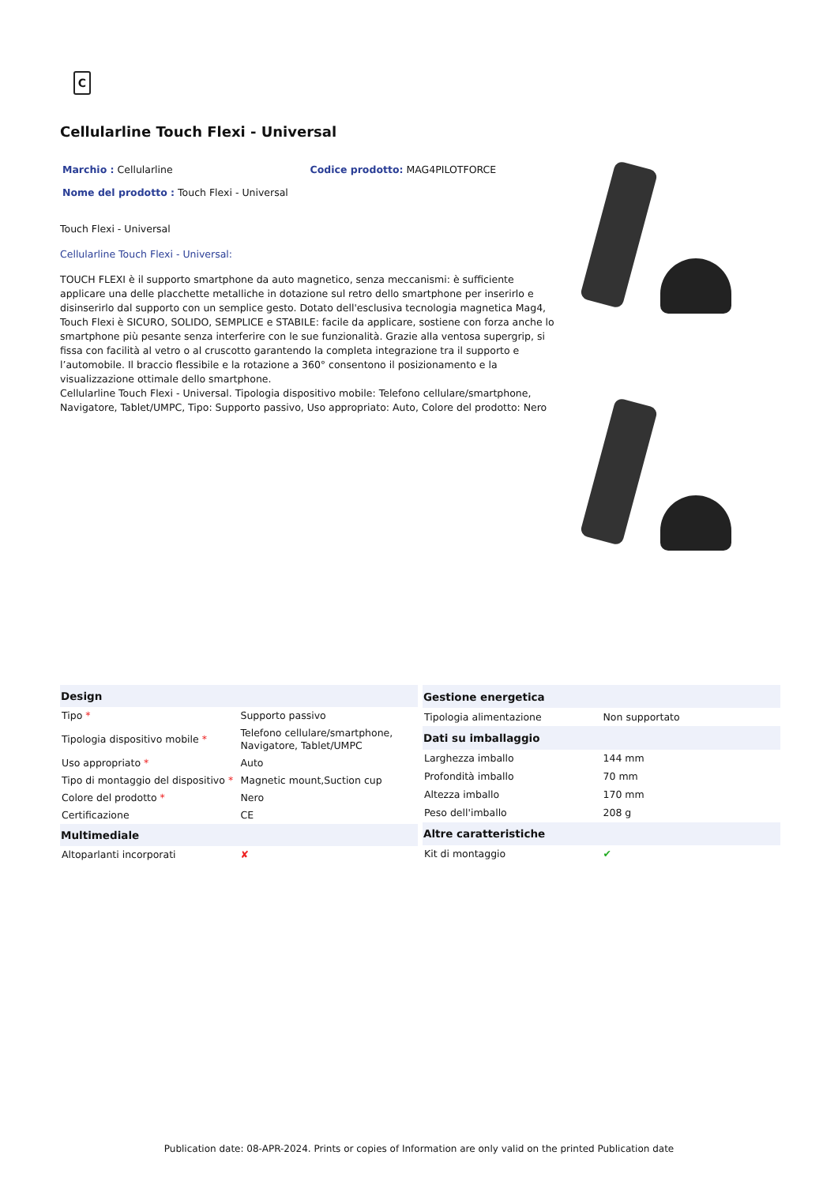C
Cellularline Touch Flexi - Universal
Marchio : Cellularline Codice prodotto: MAG4PILOTFORCE
Nome del prodotto : Touch Flexi - Universal
Touch Flexi - Universal
Cellularline Touch Flexi - Universal:
TOUCH FLEXI è il supporto smartphone da auto magnetico, senza meccanismi: è sufficiente applicare una delle placchette metalliche in dotazione sul retro dello smartphone per inserirlo e disinserirlo dal supporto con un semplice gesto. Dotato dell'esclusiva tecnologia magnetica Mag4, Touch Flexi è SICURO, SOLIDO, SEMPLICE e STABILE: facile da applicare, sostiene con forza anche lo smartphone più pesante senza interferire con le sue funzionalità. Grazie alla ventosa supergrip, si fissa con facilità al vetro o al cruscotto garantendo la completa integrazione tra il supporto e l’automobile. Il braccio flessibile e la rotazione a 360° consentono il posizionamento e la visualizzazione ottimale dello smartphone.
Cellularline Touch Flexi - Universal. Tipologia dispositivo mobile: Telefono cellulare/smartphone, Navigatore, Tablet/UMPC, Tipo: Supporto passivo, Uso appropriato: Auto, Colore del prodotto: Nero
| Design | |
| --- | --- |
| Tipo * | Supporto passivo |
| Tipologia dispositivo mobile * | Telefono cellulare/smartphone, Navigatore, Tablet/UMPC |
| Uso appropriato * | Auto |
| Tipo di montaggio del dispositivo * | Magnetic mount,Suction cup |
| Colore del prodotto * | Nero |
| Certificazione | CE |
| Multimediale | |
| Altoparlanti incorporati | ✘ |
| Gestione energetica | |
| --- | --- |
| Tipologia alimentazione | Non supportato |
| Dati su imballaggio | |
| Larghezza imballo | 144 mm |
| Profondità imballo | 70 mm |
| Altezza imballo | 170 mm |
| Peso dell'imballo | 208 g |
| Altre caratteristiche | |
| Kit di montaggio | ✔ |
Publication date: 08-APR-2024. Prints or copies of Information are only valid on the printed Publication date